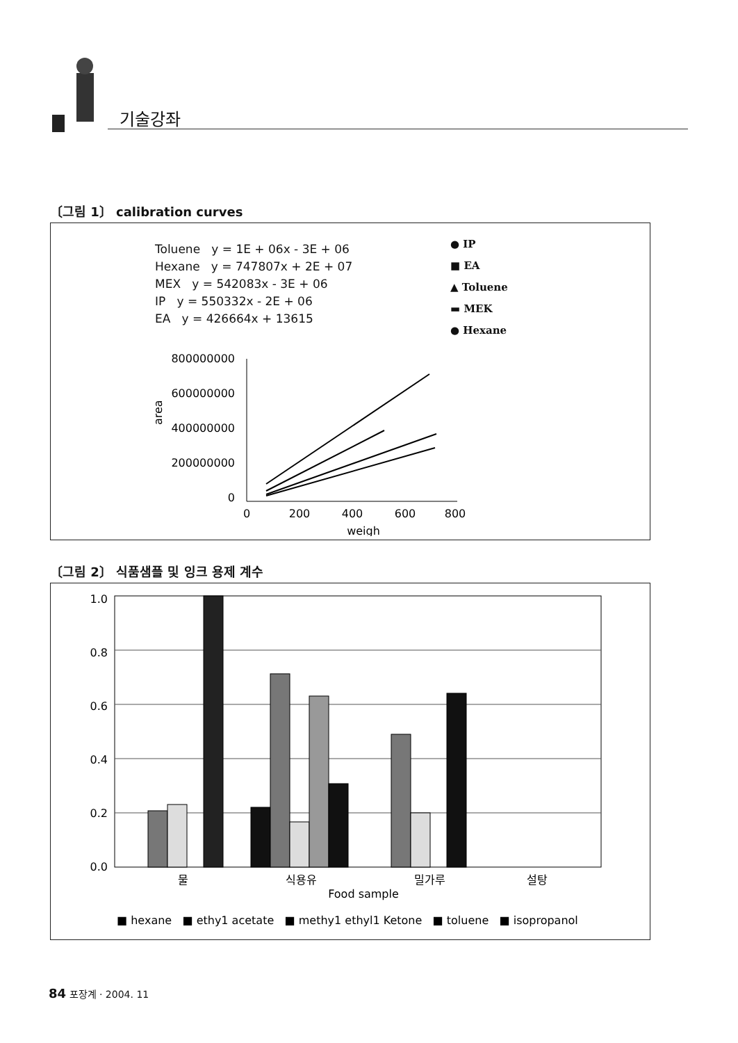기술강좌
〔그림 1〕 calibration curves
Toluene y = 1E + 06x - 3E + 06
Hexane y = 747807x + 2E + 07
MEX y = 542083x - 3E + 06
IP y = 550332x - 2E + 06
EA y = 426664x + 13615
● IP
■ EA
▲ Toluene
▬ MEK
● Hexane
800000000
600000000
400000000
200000000
0
area
0
200
400
600
800
weigh
〔그림 2〕 식품샘플 및 잉크 용제 계수
1.0
0.8
0.6
0.4
0.2
0.0
물
식용유
밀가루
설탕
Food sample
■ hexane ■ ethy1 acetate ■ methy1 ethyl1 Ketone ■ toluene ■ isopropanol
84 포장계 · 2004. 11